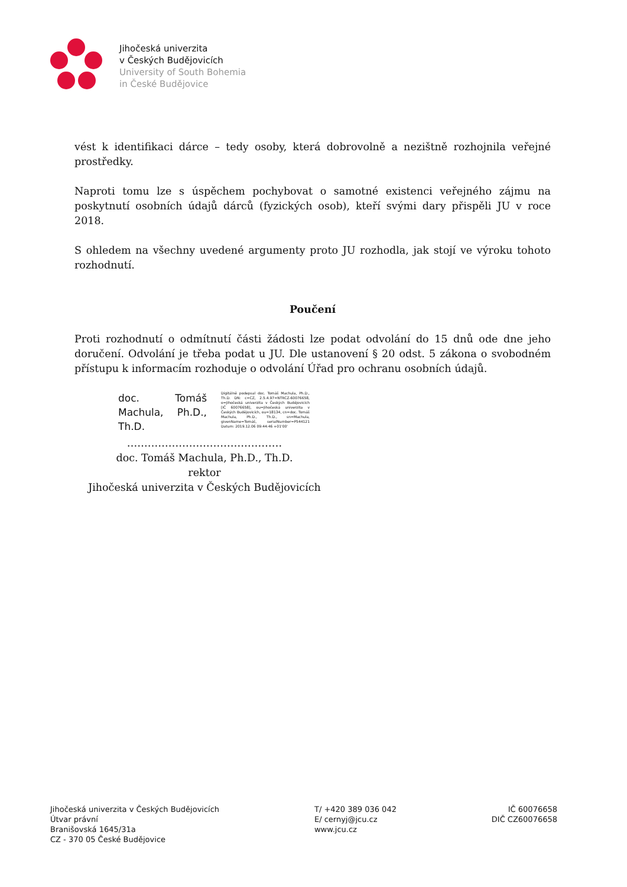Jihočeská univerzita
v Českých Budějovicích
University of South Bohemia
in České Budějovice
vést k identifikaci dárce – tedy osoby, která dobrovolně a nezištně rozhojnila veřejné prostředky.
Naproti tomu lze s úspěchem pochybovat o samotné existenci veřejného zájmu na poskytnutí osobních údajů dárců (fyzických osob), kteří svými dary přispěli JU v roce 2018.
S ohledem na všechny uvedené argumenty proto JU rozhodla, jak stojí ve výroku tohoto rozhodnutí.
Poučení
Proti rozhodnutí o odmítnutí části žádosti lze podat odvolání do 15 dnů ode dne jeho doručení. Odvolání je třeba podat u JU. Dle ustanovení § 20 odst. 5 zákona o svobodném přístupu k informacím rozhoduje o odvolání Úřad pro ochranu osobních údajů.
doc. Tomáš Machula, Ph.D., Th.D.
Digitálně podepsal doc. Tomáš Machula, Ph.D., Th.D. DN: c=CZ, 2.5.4.97=NTRCZ-60076658, o=Jihočeská univerzita v Českých Budějovicích [IČ 60076658], ou=Jihočeská univerzita v Českých Budějovicích, ou=18134, cn=doc. Tomáš Machula, Ph.D., Th.D., sn=Machula, givenName=Tomáš, serialNumber=P544121 Datum: 2019.12.06 09:44:46 +01'00'
………………………………………
doc. Tomáš Machula, Ph.D., Th.D.
rektor
Jihočeská univerzita v Českých Budějovicích
Jihočeská univerzita v Českých Budějovicích
Útvar právní
Branišovská 1645/31a
CZ - 370 05 České Budějovice
T/ +420 389 036 042
E/ cernyj@jcu.cz
www.jcu.cz
IČ 60076658
DIČ CZ60076658